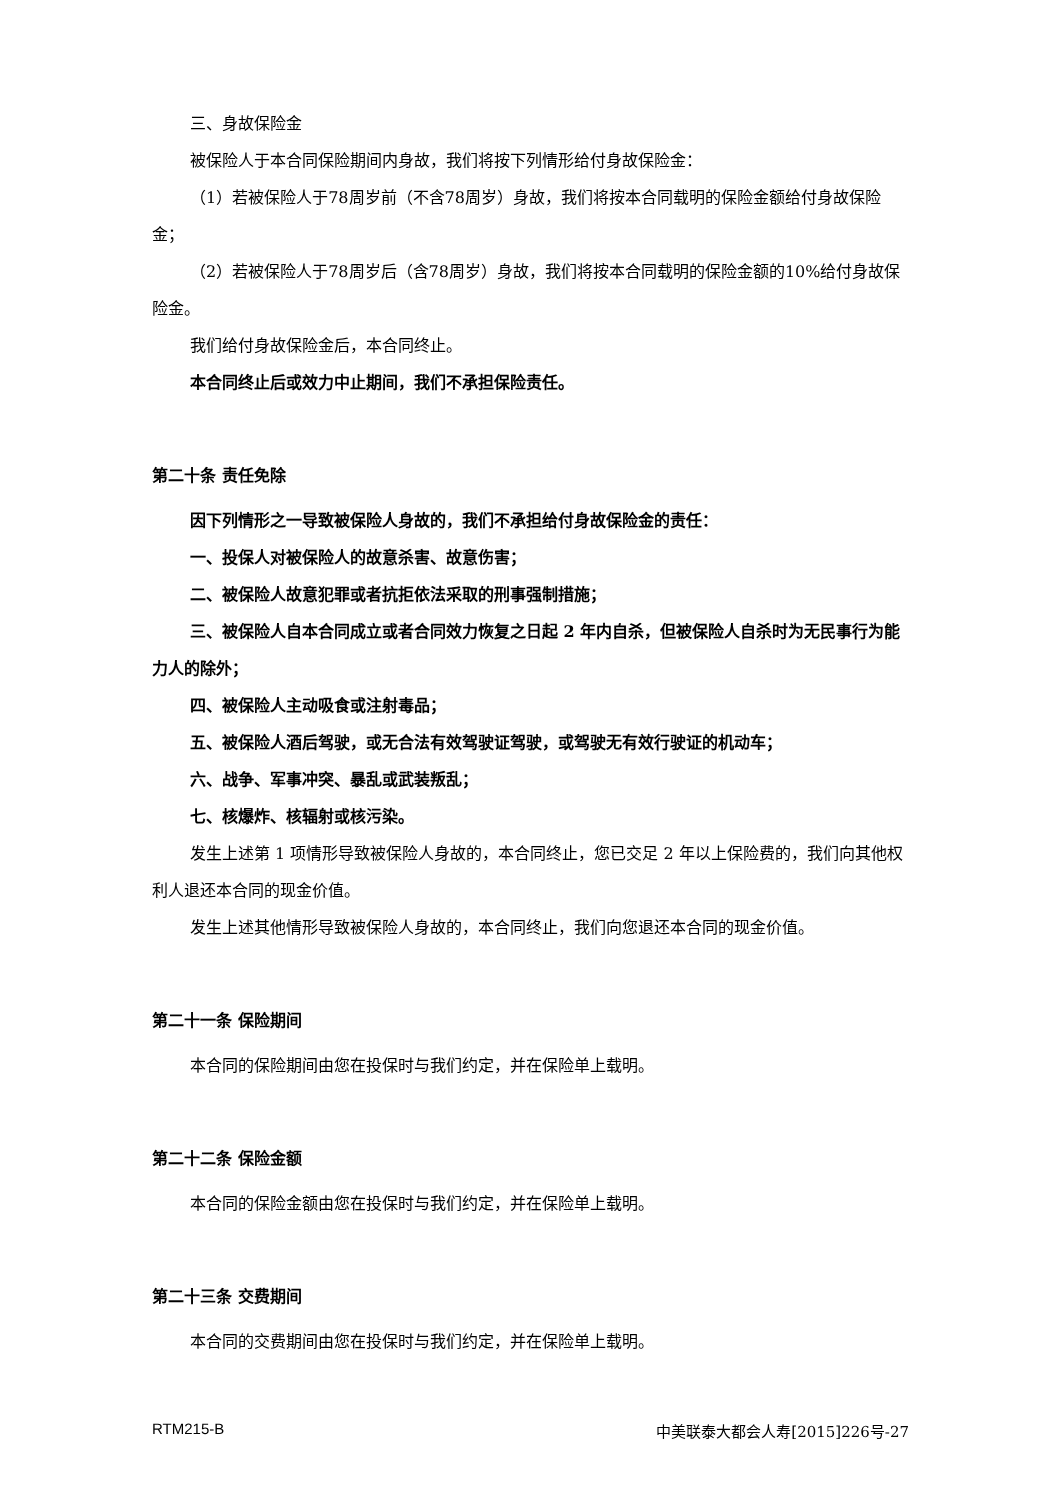三、身故保险金
被保险人于本合同保险期间内身故，我们将按下列情形给付身故保险金：
（1）若被保险人于78周岁前（不含78周岁）身故，我们将按本合同载明的保险金额给付身故保险金；
（2）若被保险人于78周岁后（含78周岁）身故，我们将按本合同载明的保险金额的10%给付身故保险金。
我们给付身故保险金后，本合同终止。
本合同终止后或效力中止期间，我们不承担保险责任。
第二十条 责任免除
因下列情形之一导致被保险人身故的，我们不承担给付身故保险金的责任：
一、投保人对被保险人的故意杀害、故意伤害；
二、被保险人故意犯罪或者抗拒依法采取的刑事强制措施；
三、被保险人自本合同成立或者合同效力恢复之日起 2 年内自杀，但被保险人自杀时为无民事行为能力人的除外；
四、被保险人主动吸食或注射毒品；
五、被保险人酒后驾驶，或无合法有效驾驶证驾驶，或驾驶无有效行驶证的机动车；
六、战争、军事冲突、暴乱或武装叛乱；
七、核爆炸、核辐射或核污染。
发生上述第 1 项情形导致被保险人身故的，本合同终止，您已交足 2 年以上保险费的，我们向其他权利人退还本合同的现金价值。
发生上述其他情形导致被保险人身故的，本合同终止，我们向您退还本合同的现金价值。
第二十一条 保险期间
本合同的保险期间由您在投保时与我们约定，并在保险单上载明。
第二十二条 保险金额
本合同的保险金额由您在投保时与我们约定，并在保险单上载明。
第二十三条 交费期间
本合同的交费期间由您在投保时与我们约定，并在保险单上载明。
RTM215-B 中美联泰大都会人寿[2015]226号-27